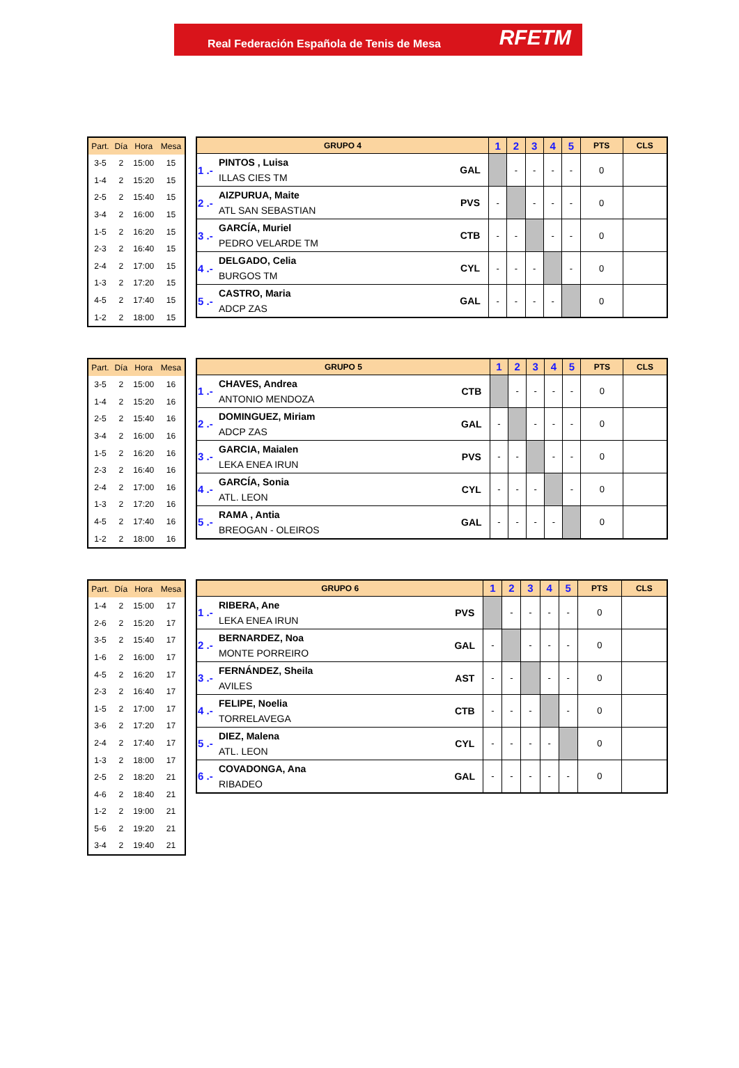Real Federación Española de Tenis de Mesa RFETM
| Part. | Día | Hora | Mesa |
| --- | --- | --- | --- |
| 3-5 | 2 | 15:00 | 15 |
| 1-4 | 2 | 15:20 | 15 |
| 2-5 | 2 | 15:40 | 15 |
| 3-4 | 2 | 16:00 | 15 |
| 1-5 | 2 | 16:20 | 15 |
| 2-3 | 2 | 16:40 | 15 |
| 2-4 | 2 | 17:00 | 15 |
| 1-3 | 2 | 17:20 | 15 |
| 4-5 | 2 | 17:40 | 15 |
| 1-2 | 2 | 18:00 | 15 |
| GRUPO 4 | | | 1 | 2 | 3 | 4 | 5 | PTS | CLS |
| --- | --- | --- | --- | --- | --- | --- | --- | --- | --- |
| 1 .- | PINTOS , Luisa ILLAS CIES TM | GAL | | - | - | - | - | 0 | |
| 2 .- | AIZPURUA, Maite ATL SAN SEBASTIAN | PVS | - | | - | - | - | 0 | |
| 3 .- | GARCÍA, Muriel PEDRO VELARDE TM | CTB | - | - | | - | - | 0 | |
| 4 .- | DELGADO, Celia BURGOS TM | CYL | - | - | - | | - | 0 | |
| 5 .- | CASTRO, Maria ADCP ZAS | GAL | - | - | - | - | | 0 | |
| Part. | Día | Hora | Mesa |
| --- | --- | --- | --- |
| 3-5 | 2 | 15:00 | 16 |
| 1-4 | 2 | 15:20 | 16 |
| 2-5 | 2 | 15:40 | 16 |
| 3-4 | 2 | 16:00 | 16 |
| 1-5 | 2 | 16:20 | 16 |
| 2-3 | 2 | 16:40 | 16 |
| 2-4 | 2 | 17:00 | 16 |
| 1-3 | 2 | 17:20 | 16 |
| 4-5 | 2 | 17:40 | 16 |
| 1-2 | 2 | 18:00 | 16 |
| GRUPO 5 | | | 1 | 2 | 3 | 4 | 5 | PTS | CLS |
| --- | --- | --- | --- | --- | --- | --- | --- | --- | --- |
| 1 .- | CHAVES, Andrea ANTONIO MENDOZA | CTB | | - | - | - | - | 0 | |
| 2 .- | DOMINGUEZ, Miriam ADCP ZAS | GAL | - | | - | - | - | 0 | |
| 3 .- | GARCIA, Maialen LEKA ENEA IRUN | PVS | - | - | | - | - | 0 | |
| 4 .- | GARCÍA, Sonia ATL. LEON | CYL | - | - | - | | - | 0 | |
| 5 .- | RAMA , Antia BREOGAN - OLEIROS | GAL | - | - | - | - | | 0 | |
| Part. | Día | Hora | Mesa |
| --- | --- | --- | --- |
| 1-4 | 2 | 15:00 | 17 |
| 2-6 | 2 | 15:20 | 17 |
| 3-5 | 2 | 15:40 | 17 |
| 1-6 | 2 | 16:00 | 17 |
| 4-5 | 2 | 16:20 | 17 |
| 2-3 | 2 | 16:40 | 17 |
| 1-5 | 2 | 17:00 | 17 |
| 3-6 | 2 | 17:20 | 17 |
| 2-4 | 2 | 17:40 | 17 |
| 1-3 | 2 | 18:00 | 17 |
| 2-5 | 2 | 18:20 | 21 |
| 4-6 | 2 | 18:40 | 21 |
| 1-2 | 2 | 19:00 | 21 |
| 5-6 | 2 | 19:20 | 21 |
| 3-4 | 2 | 19:40 | 21 |
| GRUPO 6 | | | 1 | 2 | 3 | 4 | 5 | PTS | CLS |
| --- | --- | --- | --- | --- | --- | --- | --- | --- | --- |
| 1 .- | RIBERA, Ane LEKA ENEA IRUN | PVS | | - | - | - | - | 0 | |
| 2 .- | BERNARDEZ, Noa MONTE PORREIRO | GAL | - | | - | - | - | 0 | |
| 3 .- | FERNÁNDEZ, Sheila AVILES | AST | - | - | | - | - | 0 | |
| 4 .- | FELIPE, Noelia TORRELAVEGA | CTB | - | - | - | | - | 0 | |
| 5 .- | DIEZ, Malena ATL. LEON | CYL | - | - | - | - | | 0 | |
| 6 .- | COVADONGA, Ana RIBADEO | GAL | - | - | - | - | - | 0 | |